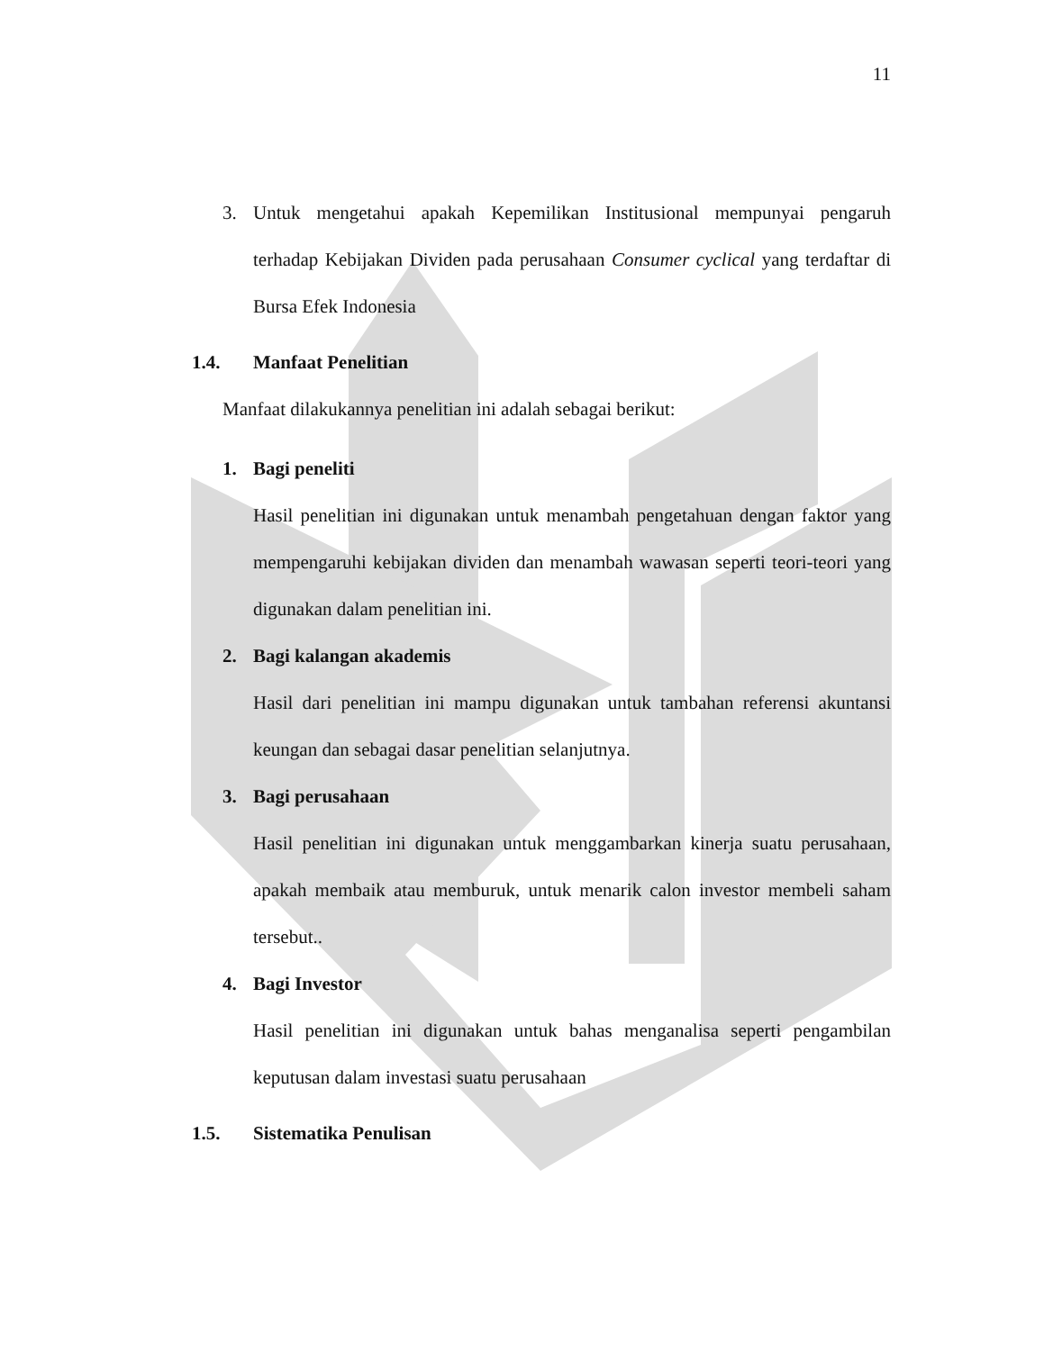11
3. Untuk mengetahui apakah Kepemilikan Institusional mempunyai pengaruh terhadap Kebijakan Dividen pada perusahaan Consumer cyclical yang terdaftar di Bursa Efek Indonesia
1.4. Manfaat Penelitian
Manfaat dilakukannya penelitian ini adalah sebagai berikut:
1. Bagi peneliti
Hasil penelitian ini digunakan untuk menambah pengetahuan dengan faktor yang mempengaruhi kebijakan dividen dan menambah wawasan seperti teori-teori yang digunakan dalam penelitian ini.
2. Bagi kalangan akademis
Hasil dari penelitian ini mampu digunakan untuk tambahan referensi akuntansi keungan dan sebagai dasar penelitian selanjutnya.
3. Bagi perusahaan
Hasil penelitian ini digunakan untuk menggambarkan kinerja suatu perusahaan, apakah membaik atau memburuk, untuk menarik calon investor membeli saham tersebut..
4. Bagi Investor
Hasil penelitian ini digunakan untuk bahas menganalisa seperti pengambilan keputusan dalam investasi suatu perusahaan
1.5. Sistematika Penulisan